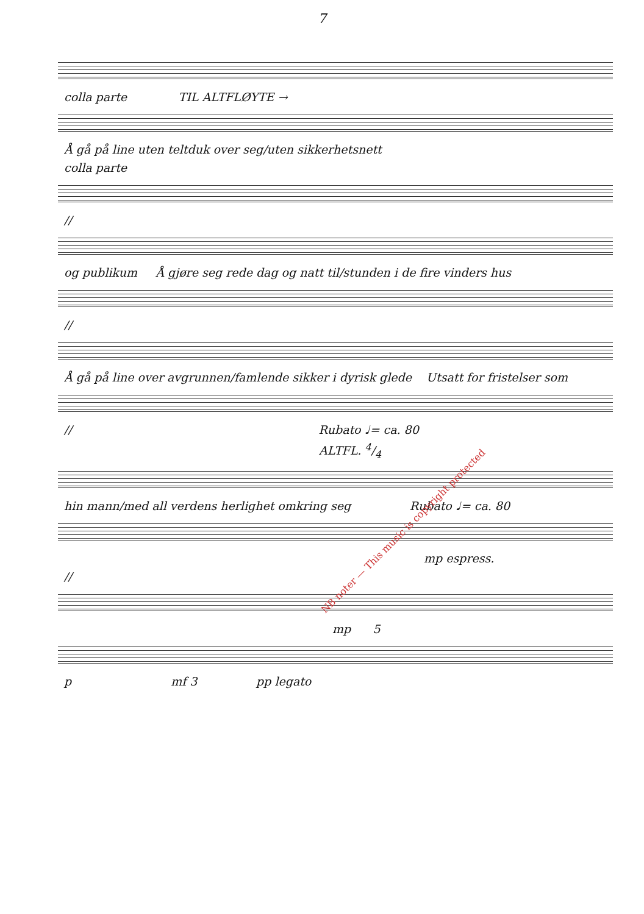7
colla parte TIL ALTFLØYTE →
Å gå på line uten teltduk over seg/uten sikkerhetsnett
colla parte
//
og publikum Å gjøre seg rede dag og natt til/stunden i de fire vinders hus
//
Å gå på line over avgrunnen/famlende sikker i dyrisk glede Utsatt for fristelser som
// Rubato ♩= ca. 80
ALTFL. 4/4
hin mann/med all verdens herlighet omkring seg Rubato ♩= ca. 80
mp espress.
//
mp 5
p mf 3 pp legato
NB noter — This music is copyright protected